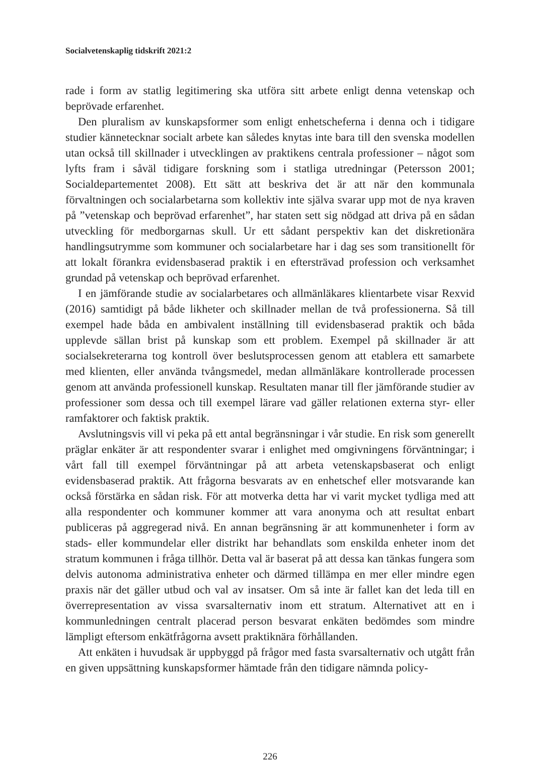Socialvetenskaplig tidskrift 2021:2
rade i form av statlig legitimering ska utföra sitt arbete enligt denna vetenskap och beprövade erfarenhet.
Den pluralism av kunskapsformer som enligt enhetscheferna i denna och i tidigare studier kännetecknar socialt arbete kan således knytas inte bara till den svenska modellen utan också till skillnader i utvecklingen av praktikens centrala professioner – något som lyfts fram i såväl tidigare forskning som i statliga utredningar (Petersson 2001; Socialdepartementet 2008). Ett sätt att beskriva det är att när den kommunala förvaltningen och socialarbetarna som kollektiv inte själva svarar upp mot de nya kraven på ”vetenskap och beprövad erfarenhet”, har staten sett sig nödgad att driva på en sådan utveckling för medborgarnas skull. Ur ett sådant perspektiv kan det diskretionära handlingsutrymme som kommuner och socialarbetare har i dag ses som transitionellt för att lokalt förankra evidensbaserad praktik i en eftersträvad profession och verksamhet grundad på vetenskap och beprövad erfarenhet.
I en jämförande studie av socialarbetares och allmänläkares klientarbete visar Rexvid (2016) samtidigt på både likheter och skillnader mellan de två professionerna. Så till exempel hade båda en ambivalent inställning till evidensbaserad praktik och båda upplevde sällan brist på kunskap som ett problem. Exempel på skillnader är att socialsekreterarna tog kontroll över beslutsprocessen genom att etablera ett samarbete med klienten, eller använda tvångsmedel, medan allmänläkare kontrollerade processen genom att använda professionell kunskap. Resultaten manar till fler jämförande studier av professioner som dessa och till exempel lärare vad gäller relationen externa styr- eller ramfaktorer och faktisk praktik.
Avslutningsvis vill vi peka på ett antal begränsningar i vår studie. En risk som generellt präglar enkäter är att respondenter svarar i enlighet med omgivningens förväntningar; i vårt fall till exempel förväntningar på att arbeta vetenskapsbaserat och enligt evidensbaserad praktik. Att frågorna besvarats av en enhetschef eller motsvarande kan också förstärka en sådan risk. För att motverka detta har vi varit mycket tydliga med att alla respondenter och kommuner kommer att vara anonyma och att resultat enbart publiceras på aggregerad nivå. En annan begränsning är att kommunenheter i form av stads- eller kommundelar eller distrikt har behandlats som enskilda enheter inom det stratum kommunen i fråga tillhör. Detta val är baserat på att dessa kan tänkas fungera som delvis autonoma administrativa enheter och därmed tillämpa en mer eller mindre egen praxis när det gäller utbud och val av insatser. Om så inte är fallet kan det leda till en överrepresentation av vissa svarsalternativ inom ett stratum. Alternativet att en i kommunledningen centralt placerad person besvarat enkäten bedömdes som mindre lämpligt eftersom enkätfrågorna avsett praktiknära förhållanden.
Att enkäten i huvudsak är uppbyggd på frågor med fasta svarsalternativ och utgått från en given uppsättning kunskapsformer hämtade från den tidigare nämnda policy-
226